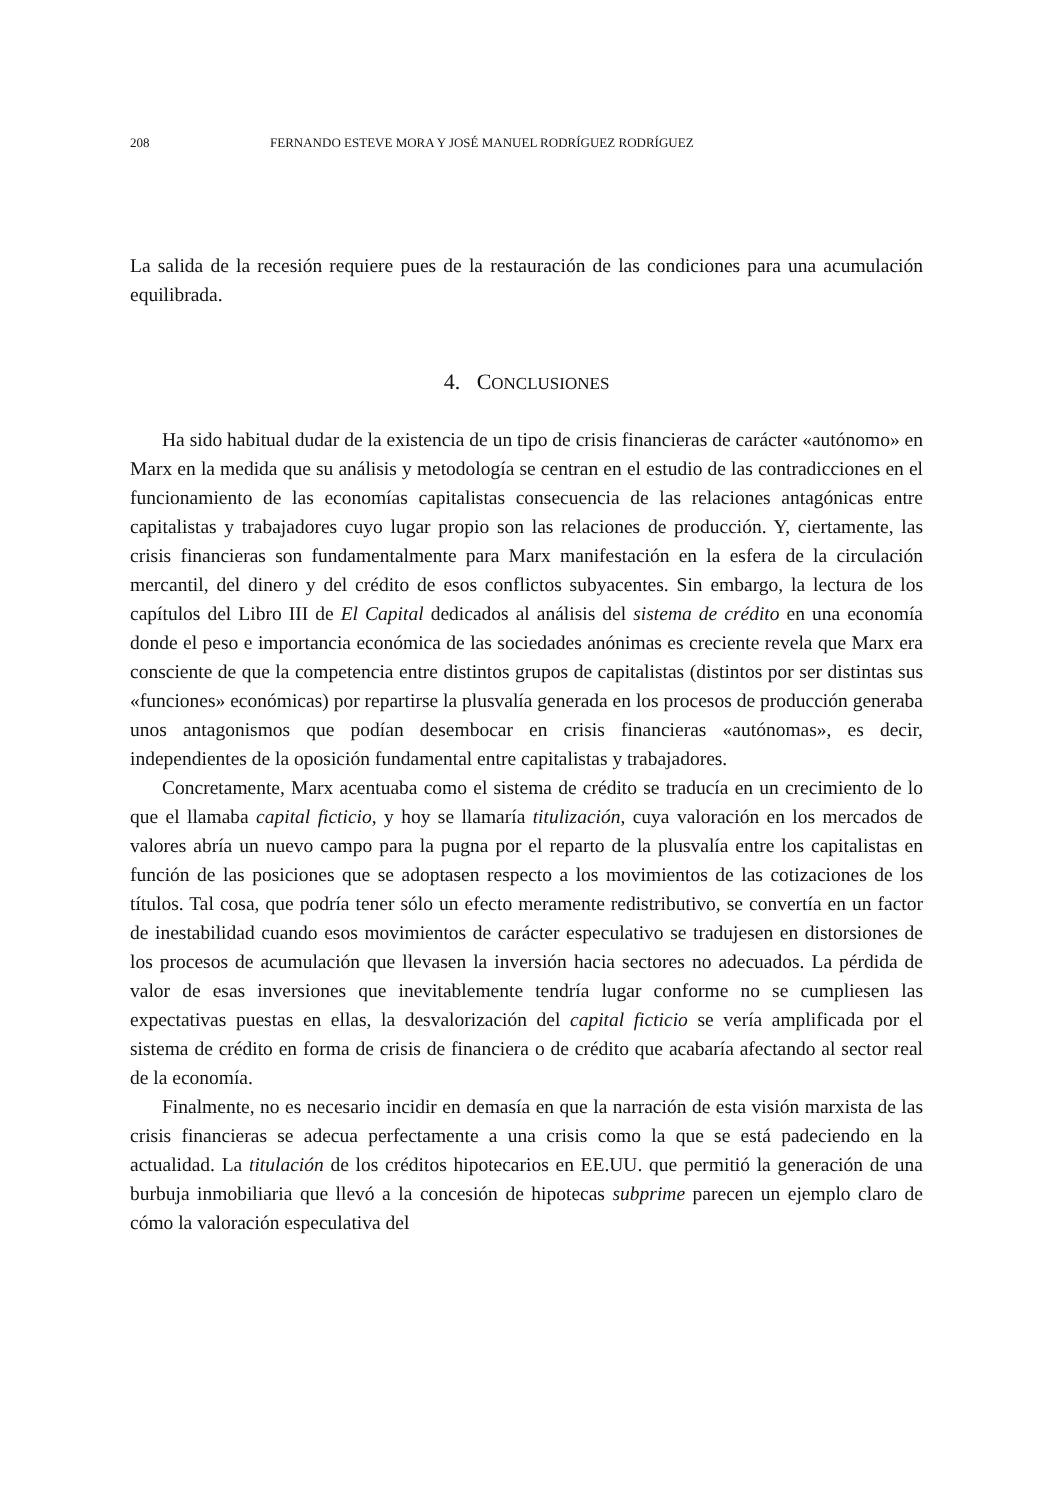208 FERNANDO ESTEVE MORA Y JOSÉ MANUEL RODRÍGUEZ RODRÍGUEZ
La salida de la recesión requiere pues de la restauración de las condiciones para una acumulación equilibrada.
4. CONCLUSIONES
Ha sido habitual dudar de la existencia de un tipo de crisis financieras de carácter «autónomo» en Marx en la medida que su análisis y metodología se centran en el estudio de las contradicciones en el funcionamiento de las economías capitalistas consecuencia de las relaciones antagónicas entre capitalistas y trabajadores cuyo lugar propio son las relaciones de producción. Y, ciertamente, las crisis financieras son fundamentalmente para Marx manifestación en la esfera de la circulación mercantil, del dinero y del crédito de esos conflictos subyacentes. Sin embargo, la lectura de los capítulos del Libro III de El Capital dedicados al análisis del sistema de crédito en una economía donde el peso e importancia económica de las sociedades anónimas es creciente revela que Marx era consciente de que la competencia entre distintos grupos de capitalistas (distintos por ser distintas sus «funciones» económicas) por repartirse la plusvalía generada en los procesos de producción generaba unos antagonismos que podían desembocar en crisis financieras «autónomas», es decir, independientes de la oposición fundamental entre capitalistas y trabajadores.
Concretamente, Marx acentuaba como el sistema de crédito se traducía en un crecimiento de lo que el llamaba capital ficticio, y hoy se llamaría titulización, cuya valoración en los mercados de valores abría un nuevo campo para la pugna por el reparto de la plusvalía entre los capitalistas en función de las posiciones que se adoptasen respecto a los movimientos de las cotizaciones de los títulos. Tal cosa, que podría tener sólo un efecto meramente redistributivo, se convertía en un factor de inestabilidad cuando esos movimientos de carácter especulativo se tradujesen en distorsiones de los procesos de acumulación que llevasen la inversión hacia sectores no adecuados. La pérdida de valor de esas inversiones que inevitablemente tendría lugar conforme no se cumpliesen las expectativas puestas en ellas, la desvalorización del capital ficticio se vería amplificada por el sistema de crédito en forma de crisis de financiera o de crédito que acabaría afectando al sector real de la economía.
Finalmente, no es necesario incidir en demasía en que la narración de esta visión marxista de las crisis financieras se adecua perfectamente a una crisis como la que se está padeciendo en la actualidad. La titulación de los créditos hipotecarios en EE.UU. que permitió la generación de una burbuja inmobiliaria que llevó a la concesión de hipotecas subprime parecen un ejemplo claro de cómo la valoración especulativa del